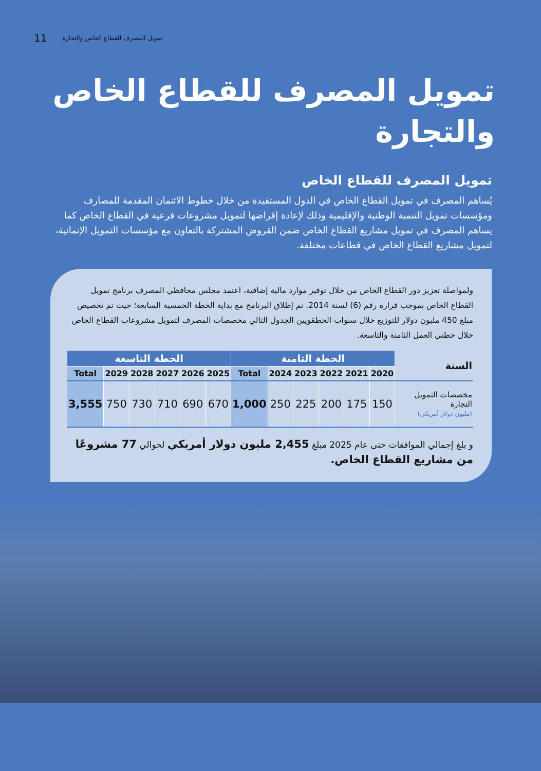11 تمويل المصرف للقطاع الخاص والتجارة
تمويل المصرف للقطاع الخاص والتجارة
تمويل المصرف للقطاع الخاص
يُساهم المصرف في تمويل القطاع الخاص في الدول المستفيدة من خلال خطوط الائتمان المقدمة للمصارف ومؤسسات تمويل التنمية الوطنية والإقليمية وذلك لإعادة إقراضها لتمويل مشروعات فرعية في القطاع الخاص كما يساهم المصرف في تمويل مشاريع القطاع الخاص ضمن القروض المشتركة بالتعاون مع مؤسسات التمويل الإنمائية، لتمويل مشاريع القطاع الخاص في قطاعات مختلفة.
ولمواصلة تعزيز دور القطاع الخاص من خلال توفير موارد مالية إضافية، اعتمد مجلس محافظي المصرف برنامج تمويل القطاع الخاص بموجب قراره رقم (6) لسنة 2014. تم إطلاق البرنامج مع بداية الخطة الخمسية السابعة؛ حيث تم تخصيص مبلغ 450 مليون دولار للتوزيع خلال سنوات الخطقويين الجدول التالي مخصصات المصرف لتمويل مشروعات القطاع الخاص خلال خطتي العمل الثامنة والتاسعة.
| السنة | الخطة الثامنة | | | | | | الخطة التاسعة | | | | | |
| --- | --- | --- | --- | --- | --- | --- | --- | --- | --- | --- | --- | --- |
| | 2020 | 2021 | 2022 | 2023 | 2024 | Total | 2025 | 2026 | 2027 | 2028 | 2029 | Total |
| مخصصات التمويل التجارة (مليون دولار أمريكي) | 150 | 175 | 200 | 225 | 250 | 1,000 | 670 | 690 | 710 | 730 | 750 | 3,555 |
و بلغ إجمالي الموافقات حتى عام 2025 مبلغ 2,455 مليون دولار أمريكي لحوالي 77 مشروعًا من مشاريع القطاع الخاص.